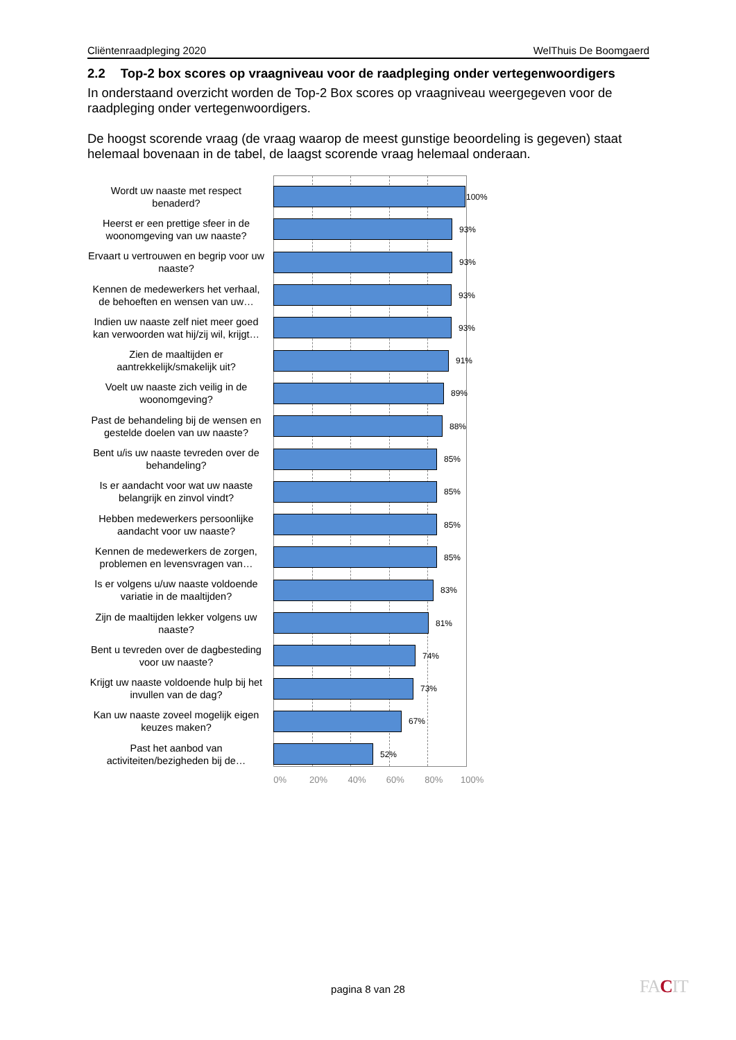Cliëntenraadpleging 2020 WelThuis De Boomgaerd
2.2 Top-2 box scores op vraagniveau voor de raadpleging onder vertegenwoordigers
In onderstaand overzicht worden de Top-2 Box scores op vraagniveau weergegeven voor de raadpleging onder vertegenwoordigers.
De hoogst scorende vraag (de vraag waarop de meest gunstige beoordeling is gegeven) staat helemaal bovenaan in de tabel, de laagst scorende vraag helemaal onderaan.
Wordt uw naaste met respect benaderd?
100%
Heerst er een prettige sfeer in de woonomgeving van uw naaste?
93%
Ervaart u vertrouwen en begrip voor uw naaste?
93%
Kennen de medewerkers het verhaal, de behoeften en wensen van uw…
93%
Indien uw naaste zelf niet meer goed kan verwoorden wat hij/zij wil, krijgt…
93%
Zien de maaltijden er aantrekkelijk/smakelijk uit?
91%
Voelt uw naaste zich veilig in de woonomgeving?
89%
Past de behandeling bij de wensen en gestelde doelen van uw naaste?
88%
Bent u/is uw naaste tevreden over de behandeling?
85%
Is er aandacht voor wat uw naaste belangrijk en zinvol vindt?
85%
Hebben medewerkers persoonlijke aandacht voor uw naaste?
85%
Kennen de medewerkers de zorgen, problemen en levensvragen van…
85%
Is er volgens u/uw naaste voldoende variatie in de maaltijden?
83%
Zijn de maaltijden lekker volgens uw naaste?
81%
Bent u tevreden over de dagbesteding voor uw naaste?
74%
Krijgt uw naaste voldoende hulp bij het invullen van de dag?
73%
Kan uw naaste zoveel mogelijk eigen keuzes maken?
67%
Past het aanbod van activiteiten/bezigheden bij de…
52%
0% 20% 40% 60% 80% 100%
pagina 8 van 28 FACIT